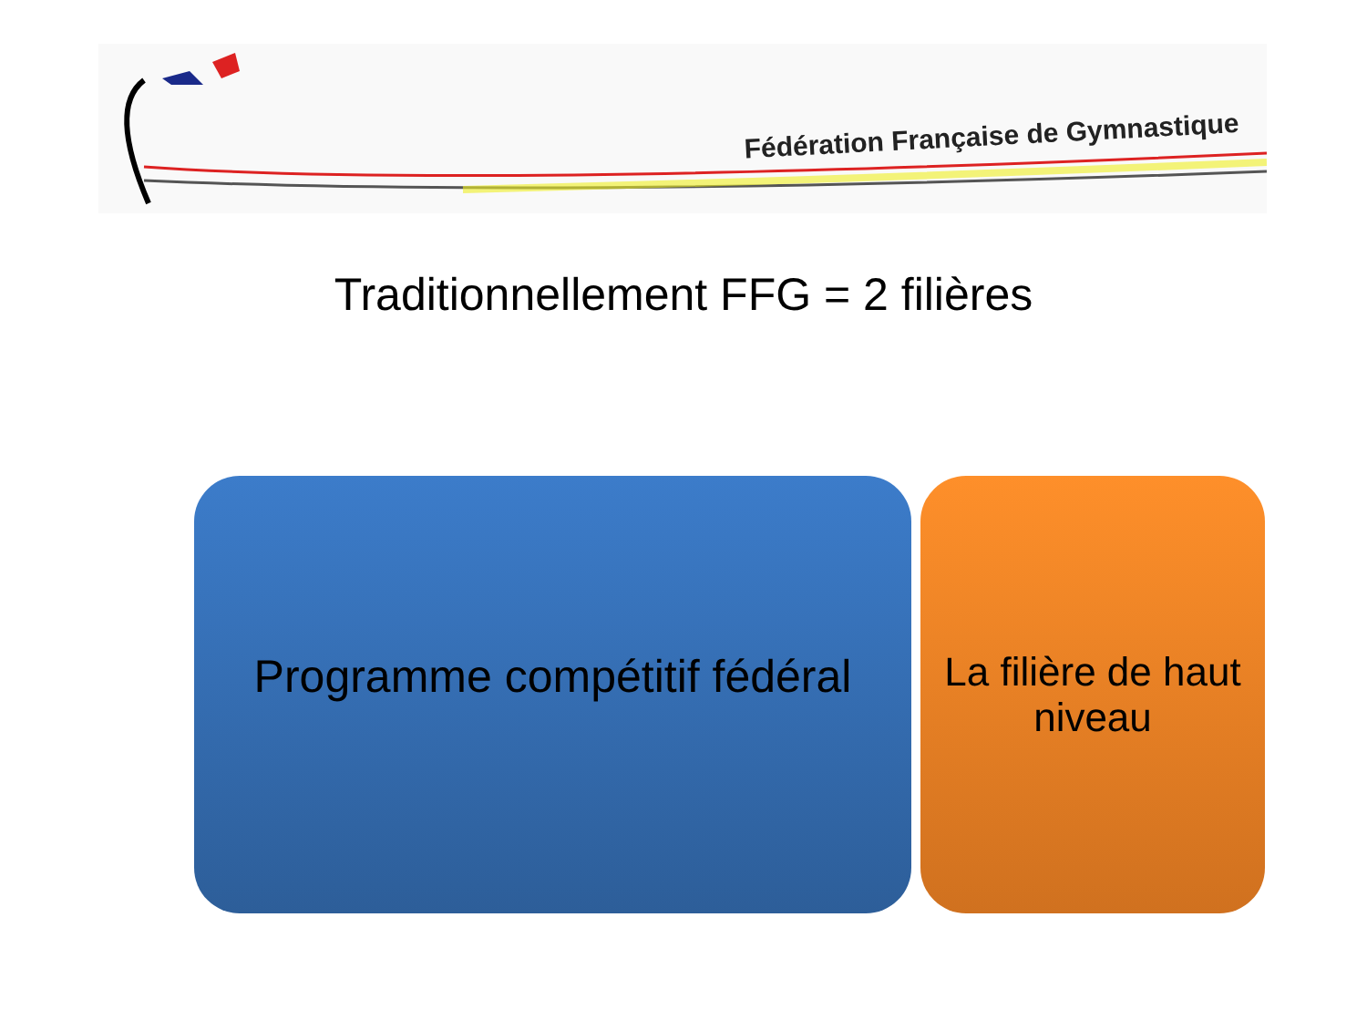Fédération Française de Gymnastique
Traditionnellement FFG = 2 filières
Programme compétitif fédéral
La filière de haut
niveau